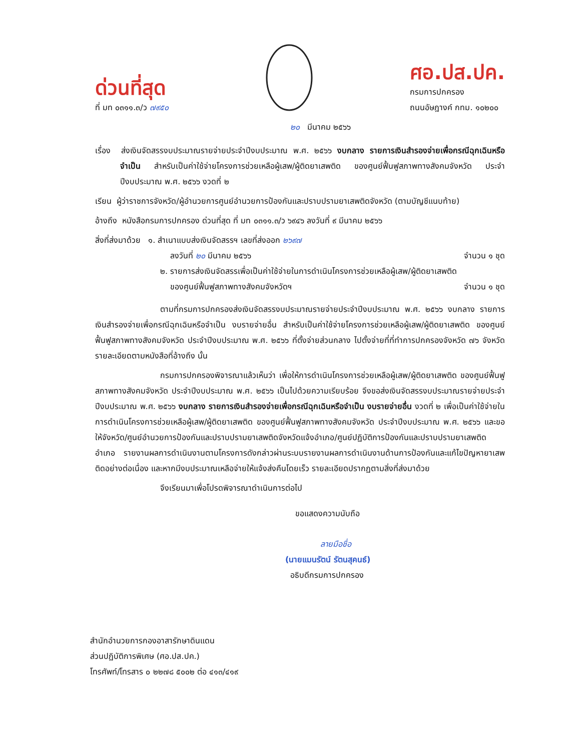ด่วนที่สุด
ที่ มท ๐๓๑๑.๓/ว ๗๙๕๐
ศอ.ปส.ปค.
กรมการปกครอง
ถนนอัษฎางค์ กทม. ๑๐๒๐๐
๒๐ มีนาคม ๒๕๖๖
เรื่อง ส่งเงินจัดสรรงบประมาณรายจ่ายประจำปีงบประมาณ พ.ศ. ๒๕๖๖ งบกลาง รายการเงินสำรองจ่ายเพื่อกรณีฉุกเฉินหรือจำเป็น สำหรับเป็นค่าใช้จ่ายโครงการช่วยเหลือผู้เสพ/ผู้ติดยาเสพติด ของศูนย์ฟื้นฟูสภาพทางสังคมจังหวัด ประจำปีงบประมาณ พ.ศ. ๒๕๖๖ งวดที่ ๒
เรียน ผู้ว่าราชการจังหวัด/ผู้อำนวยการศูนย์อำนวยการป้องกันและปราบปรามยาเสพติดจังหวัด (ตามบัญชีแนบท้าย)
อ้างถึง หนังสือกรมการปกครอง ด่วนที่สุด ที่ มท ๐๓๑๑.๓/ว ๖๙๔๖ ลงวันที่ ๙ มีนาคม ๒๕๖๖
สิ่งที่ส่งมาด้วย ๑. สำเนาแบบส่งเงินจัดสรรฯ เลขที่ส่งออก ๒๖๙๗
ลงวันที่ ๒๐ มีนาคม ๒๕๖๖ จำนวน ๑ ชุด
๒. รายการส่งเงินจัดสรรเพื่อเป็นค่าใช้จ่ายในการดำเนินโครงการช่วยเหลือผู้เสพ/ผู้ติดยาเสพติด
ของศูนย์ฟื้นฟูสภาพทางสังคมจังหวัดฯ จำนวน ๑ ชุด
ตามที่กรมการปกครองส่งเงินจัดสรรงบประมาณรายจ่ายประจำปีงบประมาณ พ.ศ. ๒๕๖๖ งบกลาง รายการเงินสำรองจ่ายเพื่อกรณีฉุกเฉินหรือจำเป็น งบรายจ่ายอื่น สำหรับเป็นค่าใช้จ่ายโครงการช่วยเหลือผู้เสพ/ผู้ติดยาเสพติด ของศูนย์ฟื้นฟูสภาพทางสังคมจังหวัด ประจำปีงบประมาณ พ.ศ. ๒๕๖๖ ที่ตั้งจ่ายส่วนกลาง ไปตั้งจ่ายที่ที่ทำการปกครองจังหวัด ๗๖ จังหวัด รายละเอียดตามหนังสือที่อ้างถึง นั้น
กรมการปกครองพิจารณาแล้วเห็นว่า เพื่อให้การดำเนินโครงการช่วยเหลือผู้เสพ/ผู้ติดยาเสพติด ของศูนย์ฟื้นฟูสภาพทางสังคมจังหวัด ประจำปีงบประมาณ พ.ศ. ๒๕๖๖ เป็นไปด้วยความเรียบร้อย จึงขอส่งเงินจัดสรรงบประมาณรายจ่ายประจำปีงบประมาณ พ.ศ. ๒๕๖๖ งบกลาง รายการเงินสำรองจ่ายเพื่อกรณีฉุกเฉินหรือจำเป็น งบรายจ่ายอื่น งวดที่ ๒ เพื่อเป็นค่าใช้จ่ายในการดำเนินโครงการช่วยเหลือผู้เสพ/ผู้ติดยาเสพติด ของศูนย์ฟื้นฟูสภาพทางสังคมจังหวัด ประจำปีงบประมาณ พ.ศ. ๒๕๖๖ และขอให้จังหวัด/ศูนย์อำนวยการป้องกันและปราบปรามยาเสพติดจังหวัดแจ้งอำเภอ/ศูนย์ปฏิบัติการป้องกันและปราบปรามยาเสพติดอำเภอ รายงานผลการดำเนินงานตามโครงการดังกล่าวผ่านระบบรายงานผลการดำเนินงานด้านการป้องกันและแก้ไขปัญหายาเสพติดอย่างต่อเนื่อง และหากมีงบประมาณเหลือจ่ายให้แจ้งส่งคืนโดยเร็ว รายละเอียดปรากฏตามสิ่งที่ส่งมาด้วย
จึงเรียนมาเพื่อโปรดพิจารณาดำเนินการต่อไป
ขอแสดงความนับถือ
ลายมือชื่อ
(นายแมนรัตน์ รัตนสุคนธ์)
อธิบดีกรมการปกครอง
สำนักอำนวยการกองอาสารักษาดินแดน
ส่วนปฏิบัติการพิเศษ (ศอ.ปส.ปค.)
โทรศัพท์/โทรสาร ๐ ๒๒๗๘ ๕๐๐๒ ต่อ ๔๑๓/๔๑๙